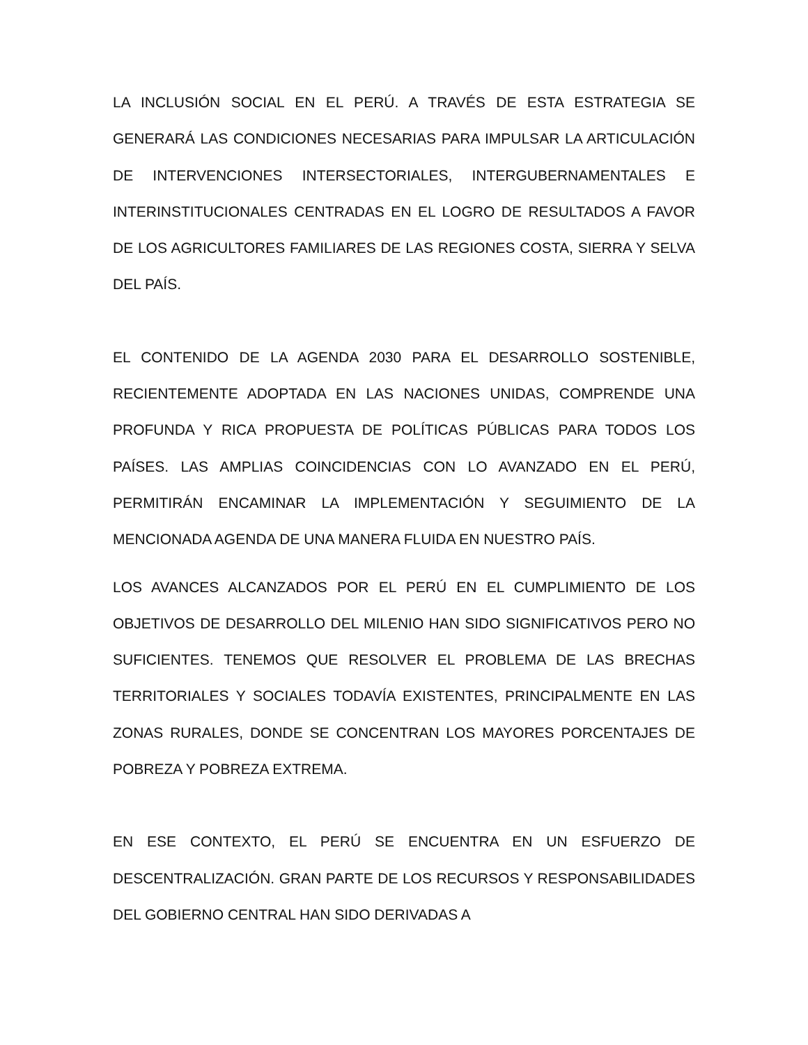LA INCLUSIÓN SOCIAL EN EL PERÚ. A TRAVÉS DE ESTA ESTRATEGIA SE GENERARÁ LAS CONDICIONES NECESARIAS PARA IMPULSAR LA ARTICULACIÓN DE INTERVENCIONES INTERSECTORIALES, INTERGUBERNAMENTALES E INTERINSTITUCIONALES CENTRADAS EN EL LOGRO DE RESULTADOS A FAVOR DE LOS AGRICULTORES FAMILIARES DE LAS REGIONES COSTA, SIERRA Y SELVA DEL PAÍS.
EL CONTENIDO DE LA AGENDA 2030 PARA EL DESARROLLO SOSTENIBLE, RECIENTEMENTE ADOPTADA EN LAS NACIONES UNIDAS, COMPRENDE UNA PROFUNDA Y RICA PROPUESTA DE POLÍTICAS PÚBLICAS PARA TODOS LOS PAÍSES. LAS AMPLIAS COINCIDENCIAS CON LO AVANZADO EN EL PERÚ, PERMITIRÁN ENCAMINAR LA IMPLEMENTACIÓN Y SEGUIMIENTO DE LA MENCIONADA AGENDA DE UNA MANERA FLUIDA EN NUESTRO PAÍS.
LOS AVANCES ALCANZADOS POR EL PERÚ EN EL CUMPLIMIENTO DE LOS OBJETIVOS DE DESARROLLO DEL MILENIO HAN SIDO SIGNIFICATIVOS PERO NO SUFICIENTES. TENEMOS QUE RESOLVER EL PROBLEMA DE LAS BRECHAS TERRITORIALES Y SOCIALES TODAVÍA EXISTENTES, PRINCIPALMENTE EN LAS ZONAS RURALES, DONDE SE CONCENTRAN LOS MAYORES PORCENTAJES DE POBREZA Y POBREZA EXTREMA.
EN ESE CONTEXTO, EL PERÚ SE ENCUENTRA EN UN ESFUERZO DE DESCENTRALIZACIÓN. GRAN PARTE DE LOS RECURSOS Y RESPONSABILIDADES DEL GOBIERNO CENTRAL HAN SIDO DERIVADAS A